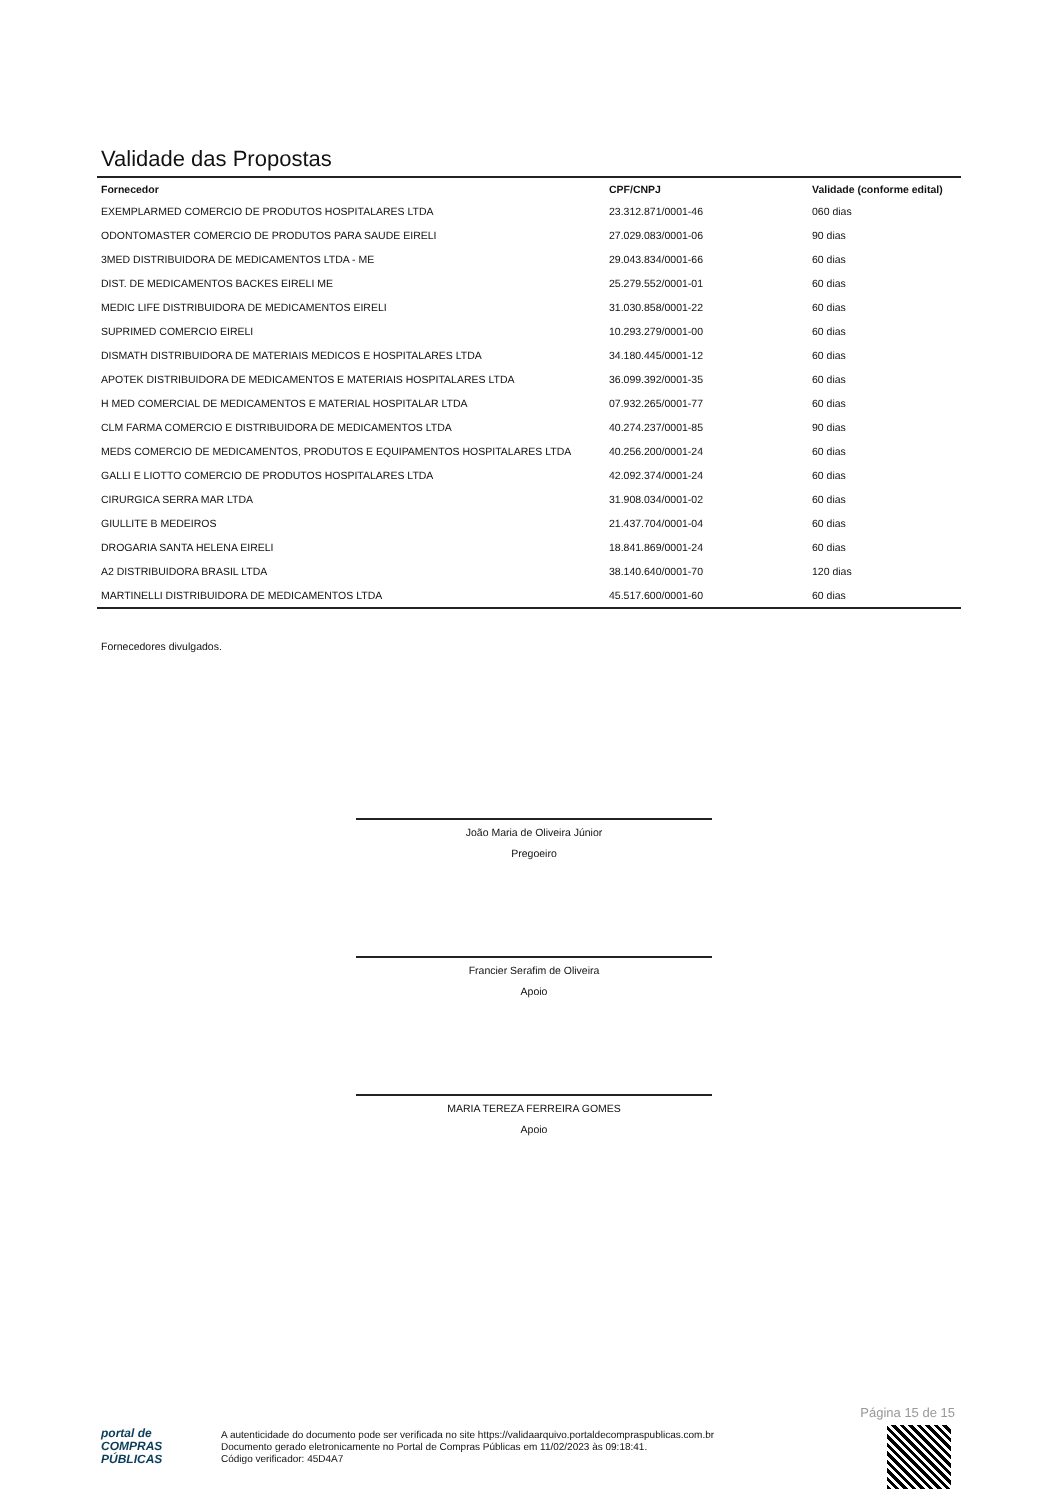Validade das Propostas
| Fornecedor | CPF/CNPJ | Validade (conforme edital) |
| --- | --- | --- |
| EXEMPLARMED COMERCIO DE PRODUTOS HOSPITALARES LTDA | 23.312.871/0001-46 | 060 dias |
| ODONTOMASTER COMERCIO DE PRODUTOS PARA SAUDE EIRELI | 27.029.083/0001-06 | 90 dias |
| 3MED DISTRIBUIDORA DE MEDICAMENTOS LTDA - ME | 29.043.834/0001-66 | 60 dias |
| DIST. DE MEDICAMENTOS BACKES EIRELI ME | 25.279.552/0001-01 | 60 dias |
| MEDIC LIFE DISTRIBUIDORA DE MEDICAMENTOS EIRELI | 31.030.858/0001-22 | 60 dias |
| SUPRIMED COMERCIO EIRELI | 10.293.279/0001-00 | 60 dias |
| DISMATH DISTRIBUIDORA DE MATERIAIS MEDICOS E HOSPITALARES LTDA | 34.180.445/0001-12 | 60 dias |
| APOTEK DISTRIBUIDORA DE MEDICAMENTOS E MATERIAIS HOSPITALARES LTDA | 36.099.392/0001-35 | 60 dias |
| H MED COMERCIAL DE MEDICAMENTOS E MATERIAL HOSPITALAR LTDA | 07.932.265/0001-77 | 60 dias |
| CLM FARMA COMERCIO E DISTRIBUIDORA DE MEDICAMENTOS LTDA | 40.274.237/0001-85 | 90 dias |
| MEDS COMERCIO DE MEDICAMENTOS, PRODUTOS E EQUIPAMENTOS HOSPITALARES LTDA | 40.256.200/0001-24 | 60 dias |
| GALLI E LIOTTO COMERCIO DE PRODUTOS HOSPITALARES LTDA | 42.092.374/0001-24 | 60 dias |
| CIRURGICA SERRA MAR LTDA | 31.908.034/0001-02 | 60 dias |
| GIULLITE B MEDEIROS | 21.437.704/0001-04 | 60 dias |
| DROGARIA SANTA HELENA EIRELI | 18.841.869/0001-24 | 60 dias |
| A2 DISTRIBUIDORA BRASIL LTDA | 38.140.640/0001-70 | 120 dias |
| MARTINELLI DISTRIBUIDORA DE MEDICAMENTOS LTDA | 45.517.600/0001-60 | 60 dias |
Fornecedores divulgados.
João Maria de Oliveira Júnior
Pregoeiro
Francier Serafim de Oliveira
Apoio
MARIA TEREZA FERREIRA GOMES
Apoio
Página 15 de 15
portal de
COMPRAS
PÚBLICAS
A autenticidade do documento pode ser verificada no site https://validaarquivo.portaldecompraspublicas.com.br
Documento gerado eletronicamente no Portal de Compras Públicas em 11/02/2023 às 09:18:41.
Código verificador: 45D4A7